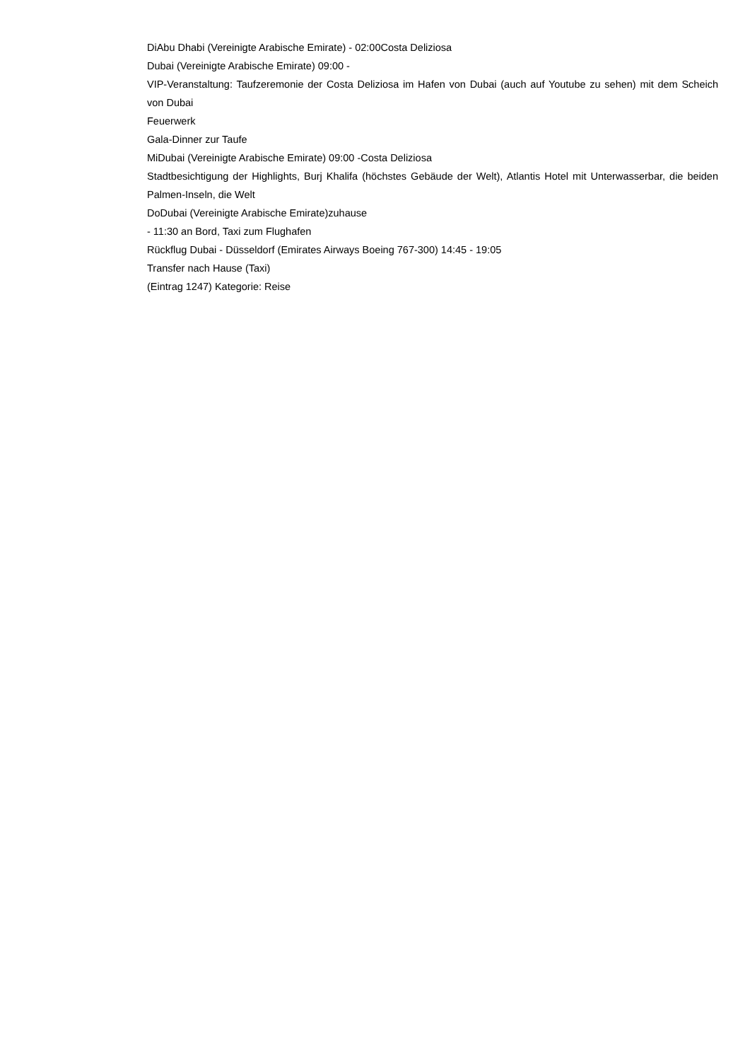DiAbu Dhabi (Vereinigte Arabische Emirate) - 02:00Costa Deliziosa
Dubai (Vereinigte Arabische Emirate) 09:00 -
VIP-Veranstaltung: Taufzeremonie der Costa Deliziosa im Hafen von Dubai (auch auf Youtube zu sehen) mit dem Scheich von Dubai
Feuerwerk
Gala-Dinner zur Taufe
MiDubai (Vereinigte Arabische Emirate) 09:00 -Costa Deliziosa
Stadtbesichtigung der Highlights, Burj Khalifa (höchstes Gebäude der Welt), Atlantis Hotel mit Unterwasserbar, die beiden Palmen-Inseln, die Welt
DoDubai (Vereinigte Arabische Emirate)zuhause
- 11:30 an Bord, Taxi zum Flughafen
Rückflug Dubai - Düsseldorf (Emirates Airways Boeing 767-300) 14:45 - 19:05
Transfer nach Hause (Taxi)
(Eintrag 1247) Kategorie: Reise